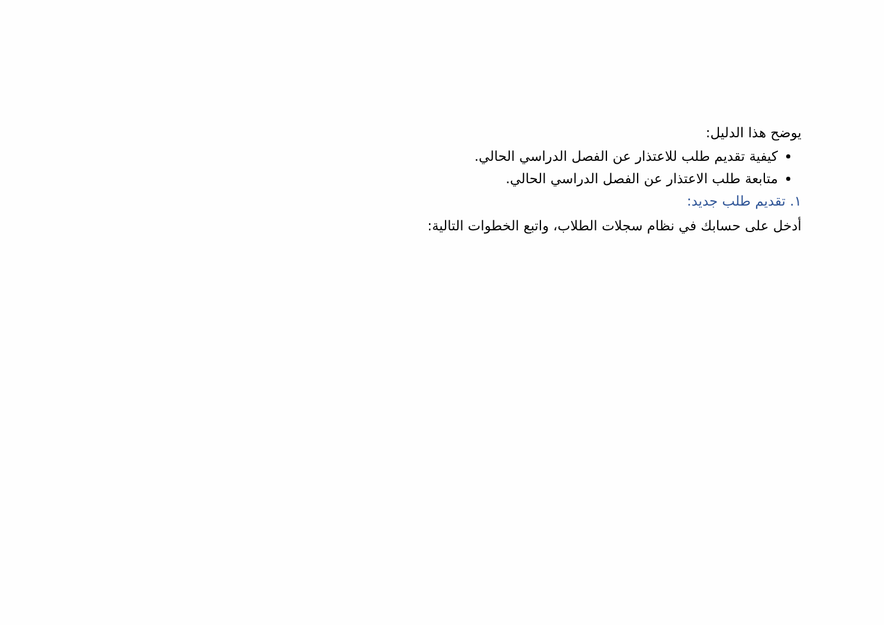يوضح هذا الدليل:
كيفية تقديم طلب للاعتذار عن الفصل الدراسي الحالي.
متابعة طلب الاعتذار عن الفصل الدراسي الحالي.
١. تقديم طلب جديد:
أدخل على حسابك في نظام سجلات الطلاب، واتبع الخطوات التالية: